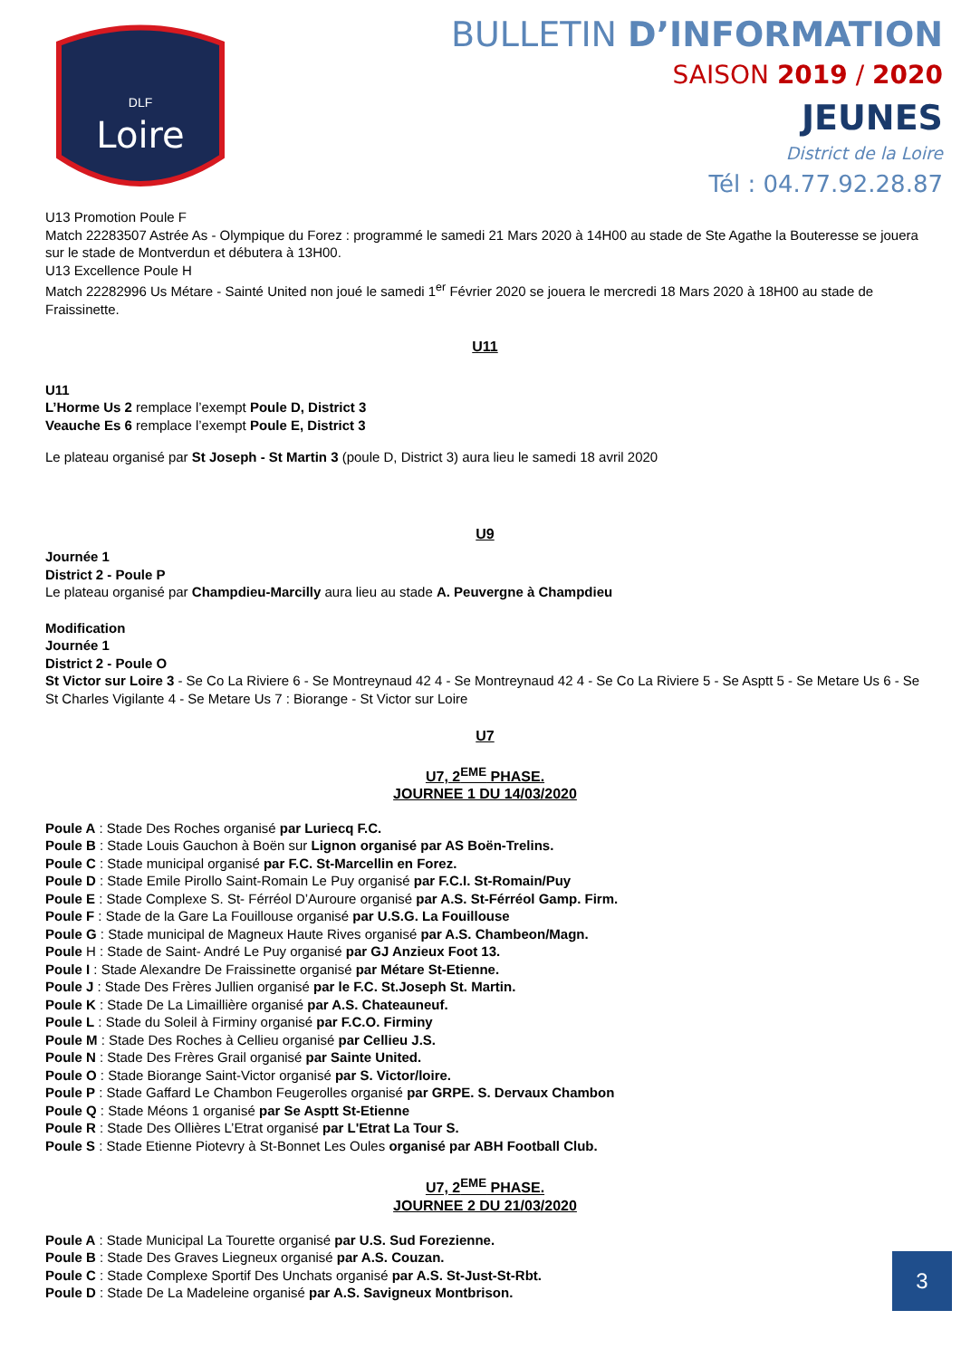Loire
DLF
BULLETIN D’INFORMATION
SAISON 2019 / 2020
JEUNES
District de la Loire
Tél : 04.77.92.28.87
U13 Promotion Poule F
Match 22283507 Astrée As - Olympique du Forez : programmé le samedi 21 Mars 2020 à 14H00 au stade de Ste Agathe la Bouteresse se jouera sur le stade de Montverdun et débutera à 13H00.
U13 Excellence Poule H
Match 22282996 Us Métare - Sainté United non joué le samedi 1<sup>er</sup> Février 2020 se jouera le mercredi 18 Mars 2020 à 18H00 au stade de Fraissinette.
U11
U11
L’Horme Us 2 remplace l’exempt Poule D, District 3
Veauche Es 6 remplace l’exempt Poule E, District 3
Le plateau organisé par St Joseph - St Martin 3 (poule D, District 3) aura lieu le samedi 18 avril 2020
U9
Journée 1
District 2 - Poule P
Le plateau organisé par Champdieu-Marcilly aura lieu au stade A. Peuvergne à Champdieu
Modification
Journée 1
District 2 - Poule O
St Victor sur Loire 3 - Se Co La Riviere 6 - Se Montreynaud 42 4 - Se Montreynaud 42 4 - Se Co La Riviere 5 - Se Asptt 5 - Se Metare Us 6 - Se St Charles Vigilante 4 - Se Metare Us 7 : Biorange - St Victor sur Loire
U7
U7, 2<sup>EME</sup> PHASE.
JOURNEE 1 DU 14/03/2020
Poule A : Stade Des Roches organisé par Luriecq F.C.
Poule B : Stade Louis Gauchon à Boën sur Lignon organisé par AS Boën-Trelins.
Poule C : Stade municipal organisé par F.C. St-Marcellin en Forez.
Poule D : Stade Emile Pirollo Saint-Romain Le Puy organisé par F.C.I. St-Romain/Puy
Poule E : Stade Complexe S. St- Férréol D’Auroure organisé par A.S. St-Férréol Gamp. Firm.
Poule F : Stade de la Gare La Fouillouse organisé par U.S.G. La Fouillouse
Poule G : Stade municipal de Magneux Haute Rives organisé par A.S. Chambeon/Magn.
Poule H : Stade de Saint- André Le Puy organisé par GJ Anzieux Foot 13.
Poule I : Stade Alexandre De Fraissinette organisé par Métare St-Etienne.
Poule J : Stade Des Frères Jullien organisé par le F.C. St.Joseph St. Martin.
Poule K : Stade De La Limaillière organisé par A.S. Chateauneuf.
Poule L : Stade du Soleil à Firminy organisé par F.C.O. Firminy
Poule M : Stade Des Roches à Cellieu organisé par Cellieu J.S.
Poule N : Stade Des Frères Grail organisé par Sainte United.
Poule O : Stade Biorange Saint-Victor organisé par S. Victor/loire.
Poule P : Stade Gaffard Le Chambon Feugerolles organisé par GRPE. S. Dervaux Chambon
Poule Q : Stade Méons 1 organisé par Se Asptt St-Etienne
Poule R : Stade Des Ollières L’Etrat organisé par L'Etrat La Tour S.
Poule S : Stade Etienne Piotevry à St-Bonnet Les Oules organisé par ABH Football Club.
U7, 2<sup>EME</sup> PHASE.
JOURNEE 2 DU 21/03/2020
Poule A : Stade Municipal La Tourette organisé par U.S. Sud Forezienne.
Poule B : Stade Des Graves Liegneux organisé par A.S. Couzan.
Poule C : Stade Complexe Sportif Des Unchats organisé par A.S. St-Just-St-Rbt.
Poule D : Stade De La Madeleine organisé par A.S. Savigneux Montbrison.
3